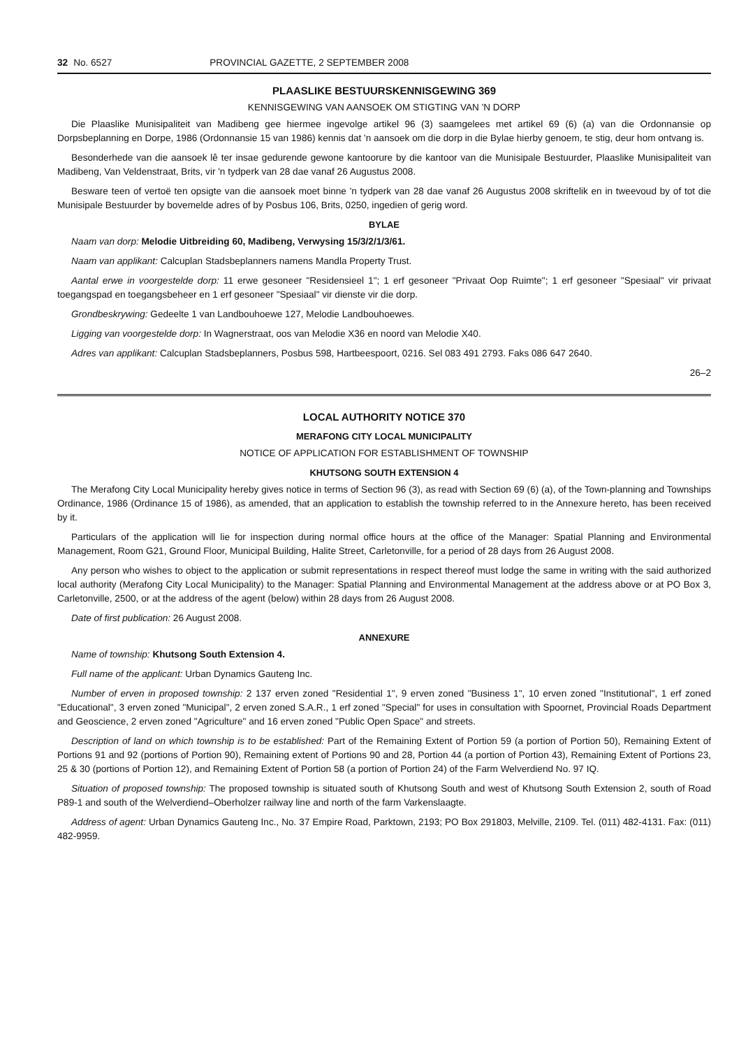32 No. 6527 PROVINCIAL GAZETTE, 2 SEPTEMBER 2008
PLAASLIKE BESTUURSKENNISGEWING 369
KENNISGEWING VAN AANSOEK OM STIGTING VAN 'N DORP
Die Plaaslike Munisipaliteit van Madibeng gee hiermee ingevolge artikel 96 (3) saamgelees met artikel 69 (6) (a) van die Ordonnansie op Dorpsbeplanning en Dorpe, 1986 (Ordonnansie 15 van 1986) kennis dat 'n aansoek om die dorp in die Bylae hierby genoem, te stig, deur hom ontvang is.
Besonderhede van die aansoek lê ter insae gedurende gewone kantoorure by die kantoor van die Munisipale Bestuurder, Plaaslike Munisipaliteit van Madibeng, Van Veldenstraat, Brits, vir 'n tydperk van 28 dae vanaf 26 Augustus 2008.
Besware teen of vertoë ten opsigte van die aansoek moet binne 'n tydperk van 28 dae vanaf 26 Augustus 2008 skriftelik en in tweevoud by of tot die Munisipale Bestuurder by bovemelde adres of by Posbus 106, Brits, 0250, ingedien of gerig word.
BYLAE
Naam van dorp: Melodie Uitbreiding 60, Madibeng, Verwysing 15/3/2/1/3/61.
Naam van applikant: Calcuplan Stadsbeplanners namens Mandla Property Trust.
Aantal erwe in voorgestelde dorp: 11 erwe gesoneer "Residensieel 1"; 1 erf gesoneer "Privaat Oop Ruimte"; 1 erf gesoneer "Spesiaal" vir privaat toegangspad en toegangsbeheer en 1 erf gesoneer "Spesiaal" vir dienste vir die dorp.
Grondbeskrywing: Gedeelte 1 van Landbouhoewe 127, Melodie Landbouhoewes.
Ligging van voorgestelde dorp: In Wagnerstraat, oos van Melodie X36 en noord van Melodie X40.
Adres van applikant: Calcuplan Stadsbeplanners, Posbus 598, Hartbeespoort, 0216. Sel 083 491 2793. Faks 086 647 2640.
26–2
LOCAL AUTHORITY NOTICE 370
MERAFONG CITY LOCAL MUNICIPALITY
NOTICE OF APPLICATION FOR ESTABLISHMENT OF TOWNSHIP
KHUTSONG SOUTH EXTENSION 4
The Merafong City Local Municipality hereby gives notice in terms of Section 96 (3), as read with Section 69 (6) (a), of the Town-planning and Townships Ordinance, 1986 (Ordinance 15 of 1986), as amended, that an application to establish the township referred to in the Annexure hereto, has been received by it.
Particulars of the application will lie for inspection during normal office hours at the office of the Manager: Spatial Planning and Environmental Management, Room G21, Ground Floor, Municipal Building, Halite Street, Carletonville, for a period of 28 days from 26 August 2008.
Any person who wishes to object to the application or submit representations in respect thereof must lodge the same in writing with the said authorized local authority (Merafong City Local Municipality) to the Manager: Spatial Planning and Environmental Management at the address above or at PO Box 3, Carletonville, 2500, or at the address of the agent (below) within 28 days from 26 August 2008.
Date of first publication: 26 August 2008.
ANNEXURE
Name of township: Khutsong South Extension 4.
Full name of the applicant: Urban Dynamics Gauteng Inc.
Number of erven in proposed township: 2 137 erven zoned "Residential 1", 9 erven zoned "Business 1", 10 erven zoned "Institutional", 1 erf zoned "Educational", 3 erven zoned "Municipal", 2 erven zoned S.A.R., 1 erf zoned "Special" for uses in consultation with Spoornet, Provincial Roads Department and Geoscience, 2 erven zoned "Agriculture" and 16 erven zoned "Public Open Space" and streets.
Description of land on which township is to be established: Part of the Remaining Extent of Portion 59 (a portion of Portion 50), Remaining Extent of Portions 91 and 92 (portions of Portion 90), Remaining extent of Portions 90 and 28, Portion 44 (a portion of Portion 43), Remaining Extent of Portions 23, 25 & 30 (portions of Portion 12), and Remaining Extent of Portion 58 (a portion of Portion 24) of the Farm Welverdiend No. 97 IQ.
Situation of proposed township: The proposed township is situated south of Khutsong South and west of Khutsong South Extension 2, south of Road P89-1 and south of the Welverdiend–Oberholzer railway line and north of the farm Varkenslaagte.
Address of agent: Urban Dynamics Gauteng Inc., No. 37 Empire Road, Parktown, 2193; PO Box 291803, Melville, 2109. Tel. (011) 482-4131. Fax: (011) 482-9959.